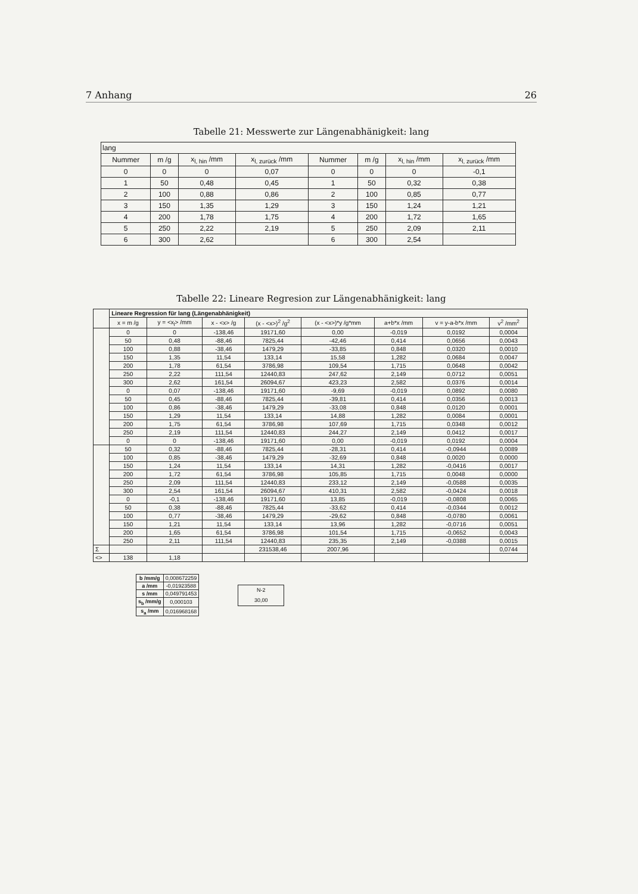7 Anhang 26
Tabelle 21: Messwerte zur Längenabhänigkeit: lang
| lang | | | | | | | |
| Nummer | m /g | x<sub>l, hin</sub> /mm | x<sub>l, zurück</sub> /mm | Nummer | m /g | x<sub>l, hin</sub> /mm | x<sub>l, zurück</sub> /mm |
| 0 | 0 | 0 | 0,07 | 0 | 0 | 0 | -0,1 |
| 1 | 50 | 0,48 | 0,45 | 1 | 50 | 0,32 | 0,38 |
| 2 | 100 | 0,88 | 0,86 | 2 | 100 | 0,85 | 0,77 |
| 3 | 150 | 1,35 | 1,29 | 3 | 150 | 1,24 | 1,21 |
| 4 | 200 | 1,78 | 1,75 | 4 | 200 | 1,72 | 1,65 |
| 5 | 250 | 2,22 | 2,19 | 5 | 250 | 2,09 | 2,11 |
| 6 | 300 | 2,62 | | 6 | 300 | 2,54 | |
Tabelle 22: Lineare Regresion zur Längenabhänigkeit: lang
| | Lineare Regression für lang (Längenabhänigkeit) | | | | | | | |
| | x = m /g | y = <x<sub>l</sub>> /mm | x - <x> /g | (x - <x>)<sup>2</sup> /g<sup>2</sup> | (x - <x>)*y /g*mm | a+b*x /mm | v = y-a-b*x /mm | v<sup>2</sup> /mm<sup>2</sup> |
| | 0 | 0 | -138,46 | 19171,60 | 0,00 | -0,019 | 0,0192 | 0,0004 |
| | 50 | 0,48 | -88,46 | 7825,44 | -42,46 | 0,414 | 0,0656 | 0,0043 |
| | 100 | 0,88 | -38,46 | 1479,29 | -33,85 | 0,848 | 0,0320 | 0,0010 |
| | 150 | 1,35 | 11,54 | 133,14 | 15,58 | 1,282 | 0,0684 | 0,0047 |
| | 200 | 1,78 | 61,54 | 3786,98 | 109,54 | 1,715 | 0,0648 | 0,0042 |
| | 250 | 2,22 | 111,54 | 12440,83 | 247,62 | 2,149 | 0,0712 | 0,0051 |
| | 300 | 2,62 | 161,54 | 26094,67 | 423,23 | 2,582 | 0,0376 | 0,0014 |
| | 0 | 0,07 | -138,46 | 19171,60 | -9,69 | -0,019 | 0,0892 | 0,0080 |
| | 50 | 0,45 | -88,46 | 7825,44 | -39,81 | 0,414 | 0,0356 | 0,0013 |
| | 100 | 0,86 | -38,46 | 1479,29 | -33,08 | 0,848 | 0,0120 | 0,0001 |
| | 150 | 1,29 | 11,54 | 133,14 | 14,88 | 1,282 | 0,0084 | 0,0001 |
| | 200 | 1,75 | 61,54 | 3786,98 | 107,69 | 1,715 | 0,0348 | 0,0012 |
| | 250 | 2,19 | 111,54 | 12440,83 | 244,27 | 2,149 | 0,0412 | 0,0017 |
| | 0 | 0 | -138,46 | 19171,60 | 0,00 | -0,019 | 0,0192 | 0,0004 |
| | 50 | 0,32 | -88,46 | 7825,44 | -28,31 | 0,414 | -0,0944 | 0,0089 |
| | 100 | 0,85 | -38,46 | 1479,29 | -32,69 | 0,848 | 0,0020 | 0,0000 |
| | 150 | 1,24 | 11,54 | 133,14 | 14,31 | 1,282 | -0,0416 | 0,0017 |
| | 200 | 1,72 | 61,54 | 3786,98 | 105,85 | 1,715 | 0,0048 | 0,0000 |
| | 250 | 2,09 | 111,54 | 12440,83 | 233,12 | 2,149 | -0,0588 | 0,0035 |
| | 300 | 2,54 | 161,54 | 26094,67 | 410,31 | 2,582 | -0,0424 | 0,0018 |
| | 0 | -0,1 | -138,46 | 19171,60 | 13,85 | -0,019 | -0,0808 | 0,0065 |
| | 50 | 0,38 | -88,46 | 7825,44 | -33,62 | 0,414 | -0,0344 | 0,0012 |
| | 100 | 0,77 | -38,46 | 1479,29 | -29,62 | 0,848 | -0,0780 | 0,0061 |
| | 150 | 1,21 | 11,54 | 133,14 | 13,96 | 1,282 | -0,0716 | 0,0051 |
| | 200 | 1,65 | 61,54 | 3786,98 | 101,54 | 1,715 | -0,0652 | 0,0043 |
| | 250 | 2,11 | 111,54 | 12440,83 | 235,35 | 2,149 | -0,0388 | 0,0015 |
| Σ | | | | 231538,46 | 2007,96 | | | 0,0744 |
| <> | 138 | 1,18 | | | | | | |
| b /mm/g | 0,008672259 |
| a /mm | -0,01923588 |
| s /mm | 0,049791453 |
| s<sub>b</sub> /mm/g | 0,000103 |
| s<sub>a</sub> /mm | 0,016968168 |
| N-2 |
| 30,00 |